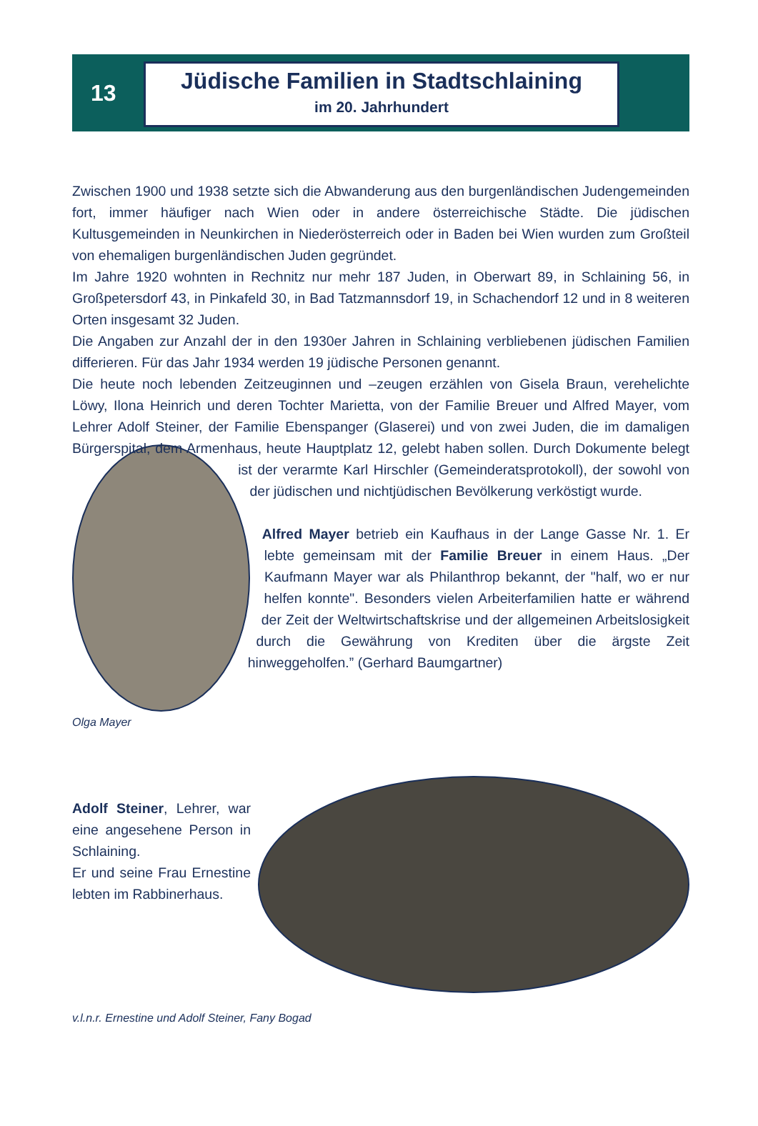13
Jüdische Familien in Stadtschlaining
im 20. Jahrhundert
Zwischen 1900 und 1938 setzte sich die Abwanderung aus den burgenländischen Judengemeinden fort, immer häufiger nach Wien oder in andere österreichische Städte. Die jüdischen Kultusgemeinden in Neunkirchen in Niederösterreich oder in Baden bei Wien wurden zum Großteil von ehemaligen burgenländischen Juden gegründet.
Im Jahre 1920 wohnten in Rechnitz nur mehr 187 Juden, in Oberwart 89, in Schlaining 56, in Großpetersdorf 43, in Pinkafeld 30, in Bad Tatzmannsdorf 19, in Schachendorf 12 und in 8 weiteren Orten insgesamt 32 Juden.
Die Angaben zur Anzahl der in den 1930er Jahren in Schlaining verbliebenen jüdischen Familien differieren. Für das Jahr 1934 werden 19 jüdische Personen genannt.
Die heute noch lebenden Zeitzeuginnen und –zeugen erzählen von Gisela Braun, verehelichte Löwy, Ilona Heinrich und deren Tochter Marietta, von der Familie Breuer und Alfred Mayer, vom Lehrer Adolf Steiner, der Familie Ebenspanger (Glaserei) und von zwei Juden, die im damaligen Bürgerspital, dem Armenhaus, heute Hauptplatz 12, gelebt haben sollen. Durch Dokumente belegt ist der verarmte Karl Hirschler (Gemeinderatsprotokoll), der sowohl von der jüdischen und nichtjüdischen Bevölkerung verköstigt wurde.
Alfred Mayer betrieb ein Kaufhaus in der Lange Gasse Nr. 1. Er lebte gemeinsam mit der Familie Breuer in einem Haus. „Der Kaufmann Mayer war als Philanthrop bekannt, der "half, wo er nur helfen konnte". Besonders vielen Arbeiterfamilien hatte er während der Zeit der Weltwirtschaftskrise und der allgemeinen Arbeitslosigkeit durch die Gewährung von Krediten über die ärgste Zeit hinweggeholfen.” (Gerhard Baumgartner)
Olga Mayer
Adolf Steiner, Lehrer, war eine angesehene Person in Schlaining.
Er und seine Frau Ernestine lebten im Rabbinerhaus.
v.l.n.r. Ernestine und Adolf Steiner, Fany Bogad